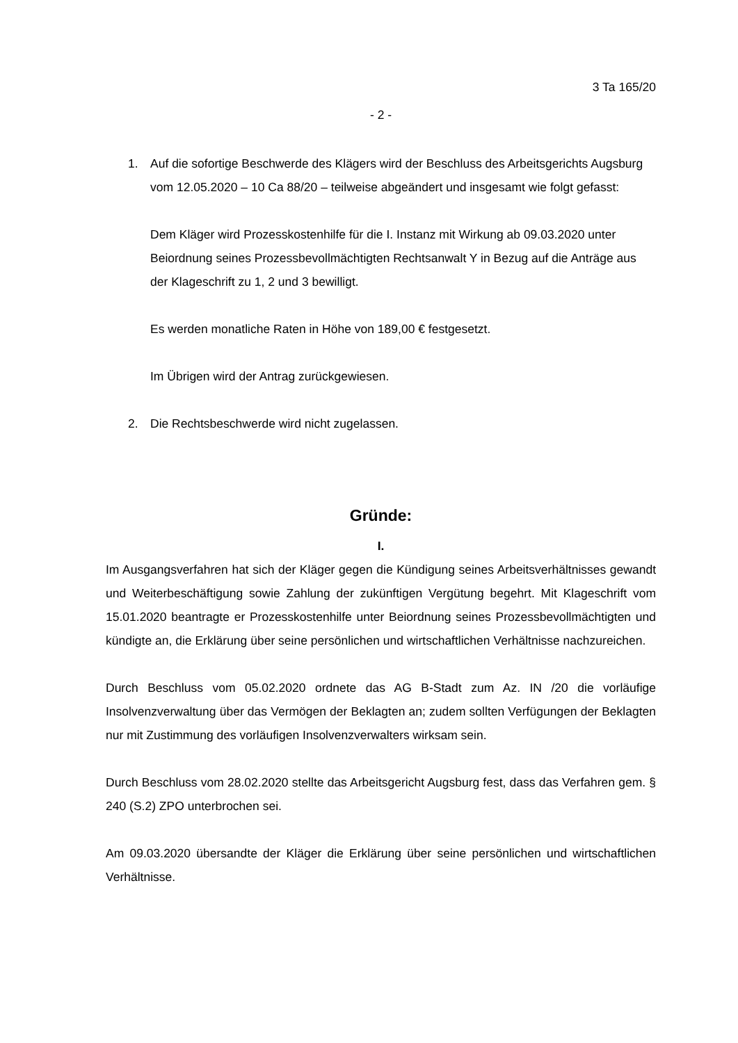3 Ta 165/20
- 2 -
1. Auf die sofortige Beschwerde des Klägers wird der Beschluss des Arbeitsgerichts Augsburg vom 12.05.2020 – 10 Ca 88/20 – teilweise abgeändert und insgesamt wie folgt gefasst:
Dem Kläger wird Prozesskostenhilfe für die I. Instanz mit Wirkung ab 09.03.2020 unter Beiordnung seines Prozessbevollmächtigten Rechtsanwalt Y in Bezug auf die Anträge aus der Klageschrift zu 1, 2 und 3 bewilligt.
Es werden monatliche Raten in Höhe von 189,00 € festgesetzt.
Im Übrigen wird der Antrag zurückgewiesen.
2. Die Rechtsbeschwerde wird nicht zugelassen.
Gründe:
I.
Im Ausgangsverfahren hat sich der Kläger gegen die Kündigung seines Arbeitsverhältnisses gewandt und Weiterbeschäftigung sowie Zahlung der zukünftigen Vergütung begehrt. Mit Klageschrift vom 15.01.2020 beantragte er Prozesskostenhilfe unter Beiordnung seines Prozessbevollmächtigten und kündigte an, die Erklärung über seine persönlichen und wirtschaftlichen Verhältnisse nachzureichen.
Durch Beschluss vom 05.02.2020 ordnete das AG B-Stadt zum Az. IN /20 die vorläufige Insolvenzverwaltung über das Vermögen der Beklagten an; zudem sollten Verfügungen der Beklagten nur mit Zustimmung des vorläufigen Insolvenzverwalters wirksam sein.
Durch Beschluss vom 28.02.2020 stellte das Arbeitsgericht Augsburg fest, dass das Verfahren gem. § 240 (S.2) ZPO unterbrochen sei.
Am 09.03.2020 übersandte der Kläger die Erklärung über seine persönlichen und wirtschaftlichen Verhältnisse.